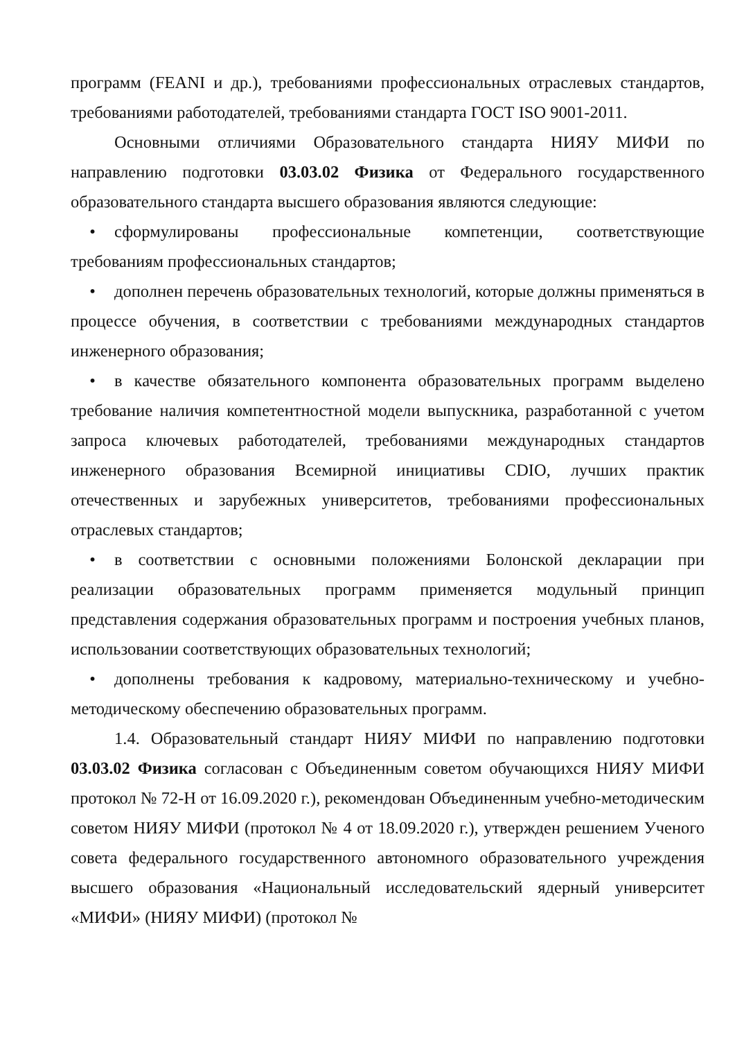программ (FEANI и др.), требованиями профессиональных отраслевых стандартов, требованиями работодателей, требованиями стандарта ГОСТ ISO 9001-2011.
Основными отличиями Образовательного стандарта НИЯУ МИФИ по направлению подготовки 03.03.02 Физика от Федерального государственного образовательного стандарта высшего образования являются следующие:
• сформулированы профессиональные компетенции, соответствующие требованиям профессиональных стандартов;
• дополнен перечень образовательных технологий, которые должны применяться в процессе обучения, в соответствии с требованиями международных стандартов инженерного образования;
• в качестве обязательного компонента образовательных программ выделено требование наличия компетентностной модели выпускника, разработанной с учетом запроса ключевых работодателей, требованиями международных стандартов инженерного образования Всемирной инициативы CDIO, лучших практик отечественных и зарубежных университетов, требованиями профессиональных отраслевых стандартов;
• в соответствии с основными положениями Болонской декларации при реализации образовательных программ применяется модульный принцип представления содержания образовательных программ и построения учебных планов, использовании соответствующих образовательных технологий;
• дополнены требования к кадровому, материально-техническому и учебно-методическому обеспечению образовательных программ.
1.4. Образовательный стандарт НИЯУ МИФИ по направлению подготовки 03.03.02 Физика согласован с Объединенным советом обучающихся НИЯУ МИФИ протокол № 72-Н от 16.09.2020 г.), рекомендован Объединенным учебно-методическим советом НИЯУ МИФИ (протокол № 4 от 18.09.2020 г.), утвержден решением Ученого совета федерального государственного автономного образовательного учреждения высшего образования «Национальный исследовательский ядерный университет «МИФИ» (НИЯУ МИФИ) (протокол №